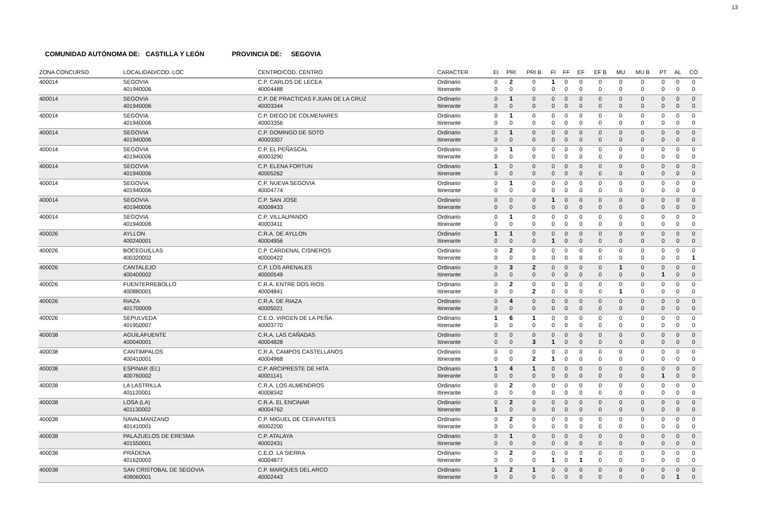13
COMUNIDAD AUTÓNOMA DE: CASTILLA Y LEÓN PROVINCIA DE: SEGOVIA
| ZONA CONCURSO | LOCALIDAD/COD. LOC | CENTRO/COD. CENTRO | CARACTER | EI | PRI | PRI B | FI | FF | EF | EF B | MU | MU B | PT | AL | CO |
| --- | --- | --- | --- | --- | --- | --- | --- | --- | --- | --- | --- | --- | --- | --- | --- |
| 400014 | SEGOVIA 401940006 | C.P. CARLOS DE LECEA 40004488 | Ordinario Itinerante | 0 0 | 2 0 | 0 0 | 1 0 | 0 0 | 0 0 | 0 0 | 0 0 | 0 0 | 0 0 | 0 0 | 0 0 |
| 400014 | SEGOVIA 401940006 | C.P. DE PRACTICAS F.JUAN DE LA CRUZ 40003344 | Ordinario Itinerante | 0 0 | 1 0 | 0 0 | 0 0 | 0 0 | 0 0 | 0 0 | 0 0 | 0 0 | 0 0 | 0 0 | 0 0 |
| 400014 | SEGOVIA 401940006 | C.P. DIEGO DE COLMENARES 40003356 | Ordinario Itinerante | 0 0 | 1 0 | 0 0 | 0 0 | 0 0 | 0 0 | 0 0 | 0 0 | 0 0 | 0 0 | 0 0 | 0 0 |
| 400014 | SEGOVIA 401940006 | C.P. DOMINGO DE SOTO 40003307 | Ordinario Itinerante | 0 0 | 1 0 | 0 0 | 0 0 | 0 0 | 0 0 | 0 0 | 0 0 | 0 0 | 0 0 | 0 0 | 0 0 |
| 400014 | SEGOVIA 401940006 | C.P. EL PEÑASCAL 40003290 | Ordinario Itinerante | 0 0 | 1 0 | 0 0 | 0 0 | 0 0 | 0 0 | 0 0 | 0 0 | 0 0 | 0 0 | 0 0 | 0 0 |
| 400014 | SEGOVIA 401940006 | C.P. ELENA FORTUN 40005262 | Ordinario Itinerante | 1 0 | 0 0 | 0 0 | 0 0 | 0 0 | 0 0 | 0 0 | 0 0 | 0 0 | 0 0 | 0 0 | 0 0 |
| 400014 | SEGOVIA 401940006 | C.P. NUEVA SEGOVIA 40004774 | Ordinario Itinerante | 0 0 | 1 0 | 0 0 | 0 0 | 0 0 | 0 0 | 0 0 | 0 0 | 0 0 | 0 0 | 0 0 | 0 0 |
| 400014 | SEGOVIA 401940006 | C.P. SAN JOSE 40008433 | Ordinario Itinerante | 0 0 | 0 0 | 0 0 | 1 0 | 0 0 | 0 0 | 0 0 | 0 0 | 0 0 | 0 0 | 0 0 | 0 0 |
| 400014 | SEGOVIA 401940006 | C.P. VILLALPANDO 40003411 | Ordinario Itinerante | 0 0 | 1 0 | 0 0 | 0 0 | 0 0 | 0 0 | 0 0 | 0 0 | 0 0 | 0 0 | 0 0 | 0 0 |
| 400026 | AYLLON 400240001 | C.R.A. DE AYLLON 40004956 | Ordinario Itinerante | 1 0 | 1 0 | 0 0 | 0 1 | 0 0 | 0 0 | 0 0 | 0 0 | 0 0 | 0 0 | 0 0 | 0 0 |
| 400026 | BOCEGUILLAS 400320002 | C.P. CARDENAL CISNEROS 40000422 | Ordinario Itinerante | 0 0 | 2 0 | 0 0 | 0 0 | 0 0 | 0 0 | 0 0 | 0 0 | 0 0 | 0 0 | 0 0 | 0 1 |
| 400026 | CANTALEJO 400400002 | C.P. LOS ARENALES 40000549 | Ordinario Itinerante | 0 0 | 3 0 | 2 0 | 0 0 | 0 0 | 0 0 | 0 0 | 1 0 | 0 0 | 0 1 | 0 0 | 0 0 |
| 400026 | FUENTERREBOLLO 400880001 | C.R.A. ENTRE DOS RIOS 40004841 | Ordinario Itinerante | 0 0 | 2 0 | 0 2 | 0 0 | 0 0 | 0 0 | 0 0 | 0 1 | 0 0 | 0 0 | 0 0 | 0 0 |
| 400026 | RIAZA 401700009 | C.R.A. DE RIAZA 40005021 | Ordinario Itinerante | 0 0 | 4 0 | 0 0 | 0 0 | 0 0 | 0 0 | 0 0 | 0 0 | 0 0 | 0 0 | 0 0 | 0 0 |
| 400026 | SEPULVEDA 401950007 | C.E.O. VIRGEN DE LA PEÑA 40003770 | Ordinario Itinerante | 1 0 | 6 0 | 1 0 | 0 0 | 0 0 | 0 0 | 0 0 | 0 0 | 0 0 | 0 0 | 0 0 | 0 0 |
| 400038 | AGUILAFUENTE 400040001 | C.R.A. LAS CAÑADAS 40004828 | Ordinario Itinerante | 0 0 | 0 0 | 0 3 | 0 1 | 0 0 | 0 0 | 0 0 | 0 0 | 0 0 | 0 0 | 0 0 | 0 0 |
| 400038 | CANTIMPALOS 400410001 | C.R.A. CAMPOS CASTELLANOS 40004968 | Ordinario Itinerante | 0 0 | 0 0 | 0 2 | 0 1 | 0 0 | 0 0 | 0 0 | 0 0 | 0 0 | 0 0 | 0 0 | 0 0 |
| 400038 | ESPINAR (EL) 400760002 | C.P. ARCIPRESTE DE HITA 40001141 | Ordinario Itinerante | 1 0 | 4 0 | 1 0 | 0 0 | 0 0 | 0 0 | 0 0 | 0 0 | 0 0 | 0 1 | 0 0 | 0 0 |
| 400038 | LA LASTRILLA 401120001 | C.R.A. LOS ALMENDROS 40008342 | Ordinario Itinerante | 0 0 | 2 0 | 0 0 | 0 0 | 0 0 | 0 0 | 0 0 | 0 0 | 0 0 | 0 0 | 0 0 | 0 0 |
| 400038 | LOSA (LA) 401130002 | C.R.A. EL ENCINAR 40004762 | Ordinario Itinerante | 0 1 | 2 0 | 0 0 | 0 0 | 0 0 | 0 0 | 0 0 | 0 0 | 0 0 | 0 0 | 0 0 | 0 0 |
| 400038 | NAVALMANZANO 401410001 | C.P. MIGUEL DE CERVANTES 40002200 | Ordinario Itinerante | 0 0 | 2 0 | 0 0 | 0 0 | 0 0 | 0 0 | 0 0 | 0 0 | 0 0 | 0 0 | 0 0 | 0 0 |
| 400038 | PALAZUELOS DE ERESMA 401550001 | C.P. ATALAYA 40002431 | Ordinario Itinerante | 0 0 | 1 0 | 0 0 | 0 0 | 0 0 | 0 0 | 0 0 | 0 0 | 0 0 | 0 0 | 0 0 | 0 0 |
| 400038 | PRADENA 401620002 | C.E.O. LA SIERRA 40004877 | Ordinario Itinerante | 0 0 | 2 0 | 0 0 | 0 1 | 0 0 | 0 1 | 0 0 | 0 0 | 0 0 | 0 0 | 0 0 | 0 0 |
| 400038 | SAN CRISTOBAL DE SEGOVIA 409060001 | C.P. MARQUES DEL ARCO 40002443 | Ordinario Itinerante | 1 0 | 2 0 | 1 0 | 0 0 | 0 0 | 0 0 | 0 0 | 0 0 | 0 0 | 0 0 | 0 1 | 0 0 |